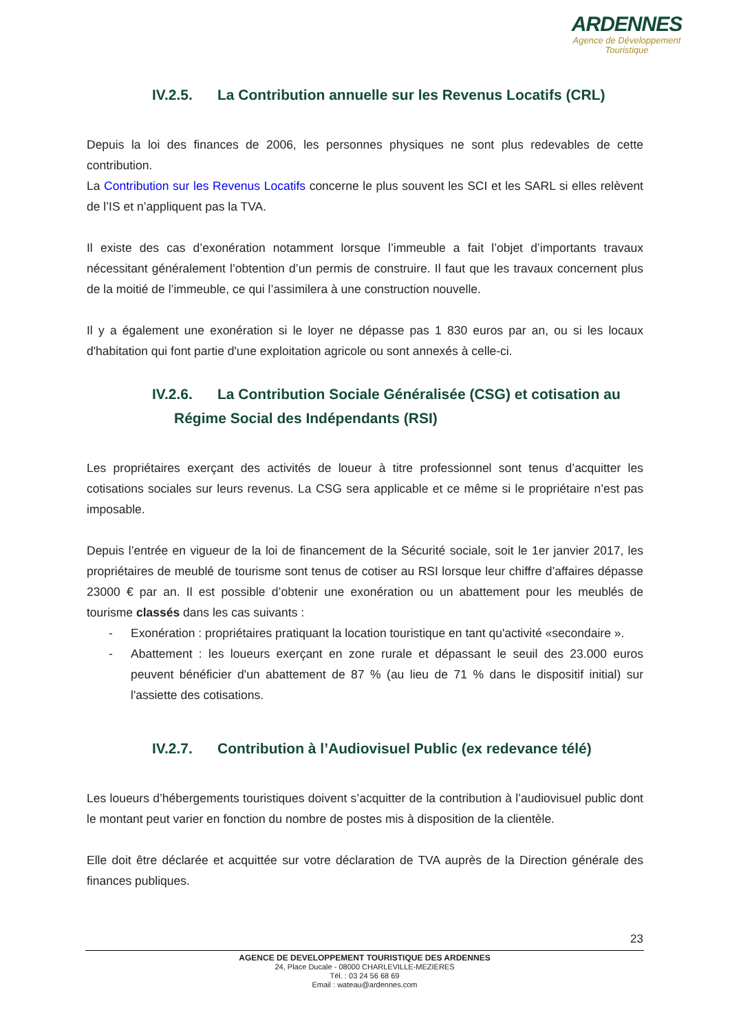ARDENNES
Agence de Développement
Touristique
IV.2.5. La Contribution annuelle sur les Revenus Locatifs (CRL)
Depuis la loi des finances de 2006, les personnes physiques ne sont plus redevables de cette contribution.
La Contribution sur les Revenus Locatifs concerne le plus souvent les SCI et les SARL si elles relèvent de l’IS et n’appliquent pas la TVA.
Il existe des cas d’exonération notamment lorsque l’immeuble a fait l’objet d’importants travaux nécessitant généralement l’obtention d’un permis de construire. Il faut que les travaux concernent plus de la moitié de l’immeuble, ce qui l’assimilera à une construction nouvelle.
Il y a également une exonération si le loyer ne dépasse pas 1 830 euros par an, ou si les locaux d'habitation qui font partie d'une exploitation agricole ou sont annexés à celle-ci.
IV.2.6. La Contribution Sociale Généralisée (CSG) et cotisation au
Régime Social des Indépendants (RSI)
Les propriétaires exerçant des activités de loueur à titre professionnel sont tenus d’acquitter les cotisations sociales sur leurs revenus. La CSG sera applicable et ce même si le propriétaire n’est pas imposable.
Depuis l’entrée en vigueur de la loi de financement de la Sécurité sociale, soit le 1er janvier 2017, les propriétaires de meublé de tourisme sont tenus de cotiser au RSI lorsque leur chiffre d’affaires dépasse 23000 € par an. Il est possible d’obtenir une exonération ou un abattement pour les meublés de tourisme classés dans les cas suivants :
- Exonération : propriétaires pratiquant la location touristique en tant qu'activité «secondaire ».
- Abattement : les loueurs exerçant en zone rurale et dépassant le seuil des 23.000 euros peuvent bénéficier d'un abattement de 87 % (au lieu de 71 % dans le dispositif initial) sur l'assiette des cotisations.
IV.2.7. Contribution à l’Audiovisuel Public (ex redevance télé)
Les loueurs d’hébergements touristiques doivent s’acquitter de la contribution à l’audiovisuel public dont le montant peut varier en fonction du nombre de postes mis à disposition de la clientèle.
Elle doit être déclarée et acquittée sur votre déclaration de TVA auprès de la Direction générale des finances publiques.
23
AGENCE DE DEVELOPPEMENT TOURISTIQUE DES ARDENNES
24, Place Ducale - 08000 CHARLEVILLE-MEZIERES
Tél. : 03 24 56 68 69
Email : wateau@ardennes.com